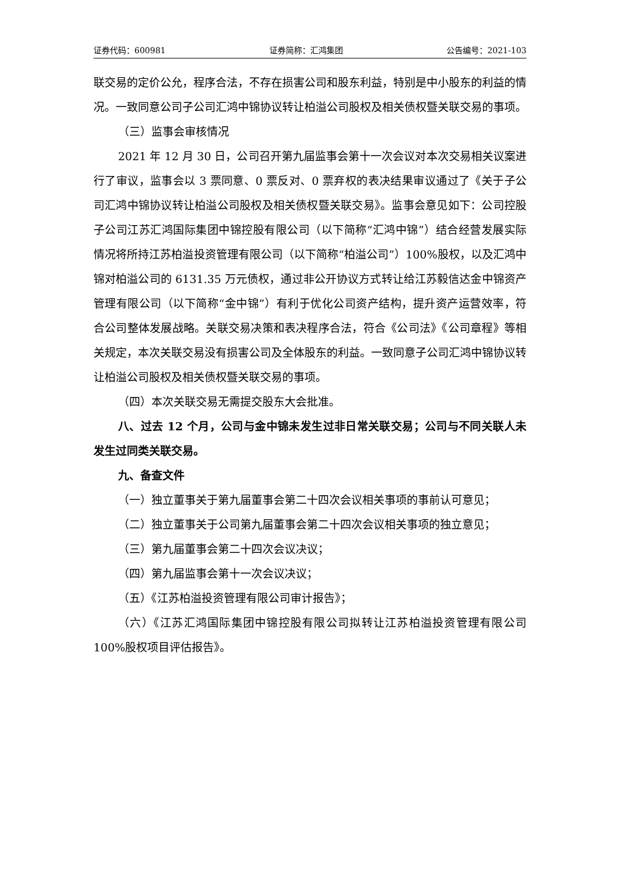证券代码：600981 证券简称：汇鸿集团 公告编号：2021-103
联交易的定价公允，程序合法，不存在损害公司和股东利益，特别是中小股东的利益的情况。一致同意公司子公司汇鸿中锦协议转让柏溢公司股权及相关债权暨关联交易的事项。
（三）监事会审核情况
2021 年 12 月 30 日，公司召开第九届监事会第十一次会议对本次交易相关议案进行了审议，监事会以 3 票同意、0 票反对、0 票弃权的表决结果审议通过了《关于子公司汇鸿中锦协议转让柏溢公司股权及相关债权暨关联交易》。监事会意见如下：公司控股子公司江苏汇鸿国际集团中锦控股有限公司（以下简称“汇鸿中锦”）结合经营发展实际情况将所持江苏柏溢投资管理有限公司（以下简称“柏溢公司”）100%股权，以及汇鸿中锦对柏溢公司的 6131.35 万元债权，通过非公开协议方式转让给江苏毅信达金中锦资产管理有限公司（以下简称“金中锦”）有利于优化公司资产结构，提升资产运营效率，符合公司整体发展战略。关联交易决策和表决程序合法，符合《公司法》《公司章程》等相关规定，本次关联交易没有损害公司及全体股东的利益。一致同意子公司汇鸿中锦协议转让柏溢公司股权及相关债权暨关联交易的事项。
（四）本次关联交易无需提交股东大会批准。
八、过去 12 个月，公司与金中锦未发生过非日常关联交易；公司与不同关联人未发生过同类关联交易。
九、备查文件
（一）独立董事关于第九届董事会第二十四次会议相关事项的事前认可意见；
（二）独立董事关于公司第九届董事会第二十四次会议相关事项的独立意见；
（三）第九届董事会第二十四次会议决议；
（四）第九届监事会第十一次会议决议；
（五）《江苏柏溢投资管理有限公司审计报告》；
（六）《江苏汇鸿国际集团中锦控股有限公司拟转让江苏柏溢投资管理有限公司 100%股权项目评估报告》。